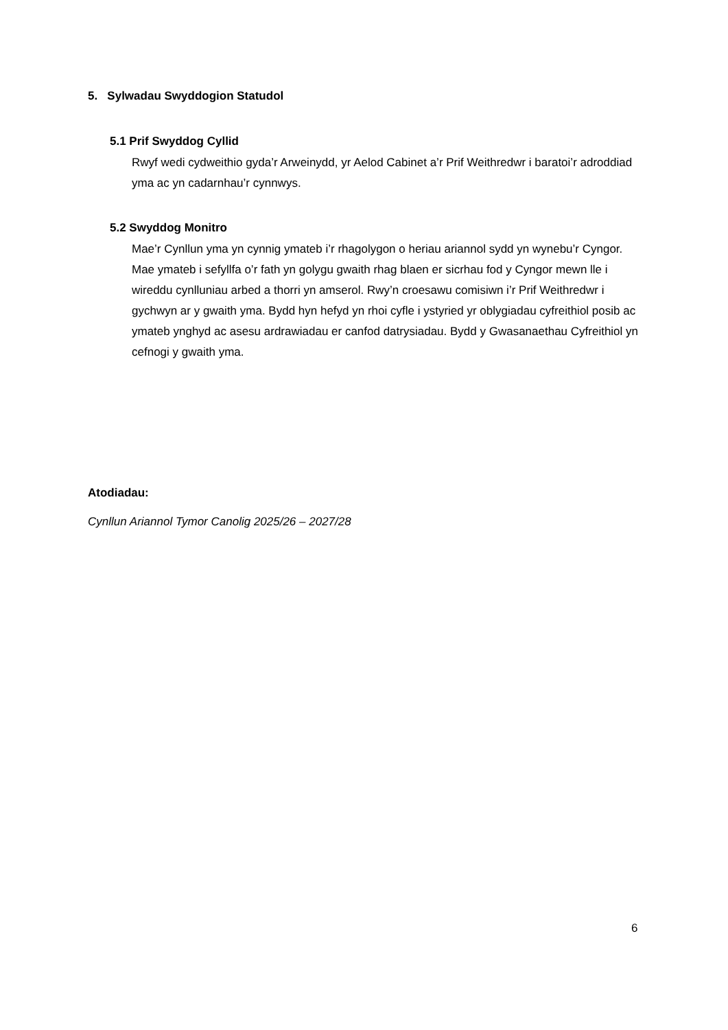5. Sylwadau Swyddogion Statudol
5.1 Prif Swyddog Cyllid
Rwyf wedi cydweithio gyda’r Arweinydd, yr Aelod Cabinet a’r Prif Weithredwr i baratoi’r adroddiad yma ac yn cadarnhau’r cynnwys.
5.2 Swyddog Monitro
Mae’r Cynllun yma yn cynnig ymateb i’r rhagolygon o heriau ariannol sydd yn wynebu’r Cyngor. Mae ymateb i sefyllfa o’r fath yn golygu gwaith rhag blaen er sicrhau fod y Cyngor mewn lle i wireddu cynlluniau arbed a thorri yn amserol. Rwy’n croesawu comisiwn i’r Prif Weithredwr i gychwyn ar y gwaith yma. Bydd hyn hefyd yn rhoi cyfle i ystyried yr oblygiadau cyfreithiol posib ac ymateb ynghyd ac asesu ardrawiadau er canfod datrysiadau. Bydd y Gwasanaethau Cyfreithiol yn cefnogi y gwaith yma.
Atodiadau:
Cynllun Ariannol Tymor Canolig 2025/26 – 2027/28
6